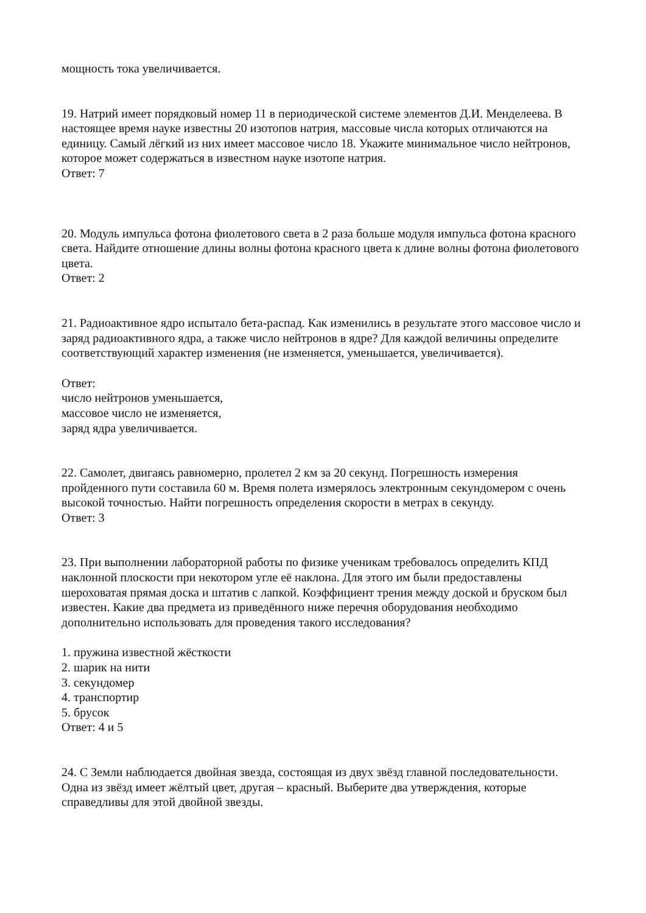мощность тока увеличивается.
19. Натрий имеет порядковый номер 11 в периодической системе элементов Д.И. Менделеева. В настоящее время науке известны 20 изотопов натрия, массовые числа которых отличаются на единицу. Самый лёгкий из них имеет массовое число 18. Укажите минимальное число нейтронов, которое может содержаться в известном науке изотопе натрия.
Ответ: 7
20. Модуль импульса фотона фиолетового света в 2 раза больше модуля импульса фотона красного света. Найдите отношение длины волны фотона красного цвета к длине волны фотона фиолетового цвета.
Ответ: 2
21. Радиоактивное ядро испытало бета-распад. Как изменились в результате этого массовое число и заряд радиоактивного ядра, а также число нейтронов в ядре? Для каждой величины определите соответствующий характер изменения (не изменяется, уменьшается, увеличивается).
Ответ:
число нейтронов уменьшается,
массовое число не изменяется,
заряд ядра увеличивается.
22. Самолет, двигаясь равномерно, пролетел 2 км за 20 секунд. Погрешность измерения пройденного пути составила 60 м. Время полета измерялось электронным секундомером с очень высокой точностью. Найти погрешность определения скорости в метрах в секунду.
Ответ: 3
23. При выполнении лабораторной работы по физике ученикам требовалось определить КПД наклонной плоскости при некотором угле её наклона. Для этого им были предоставлены шероховатая прямая доска и штатив с лапкой. Коэффициент трения между доской и бруском был известен. Какие два предмета из приведённого ниже перечня оборудования необходимо дополнительно использовать для проведения такого исследования?
1. пружина известной жёсткости
2. шарик на нити
3. секундомер
4. транспортир
5. брусок
Ответ: 4 и 5
24. С Земли наблюдается двойная звезда, состоящая из двух звёзд главной последовательности. Одна из звёзд имеет жёлтый цвет, другая – красный. Выберите два утверждения, которые справедливы для этой двойной звезды.